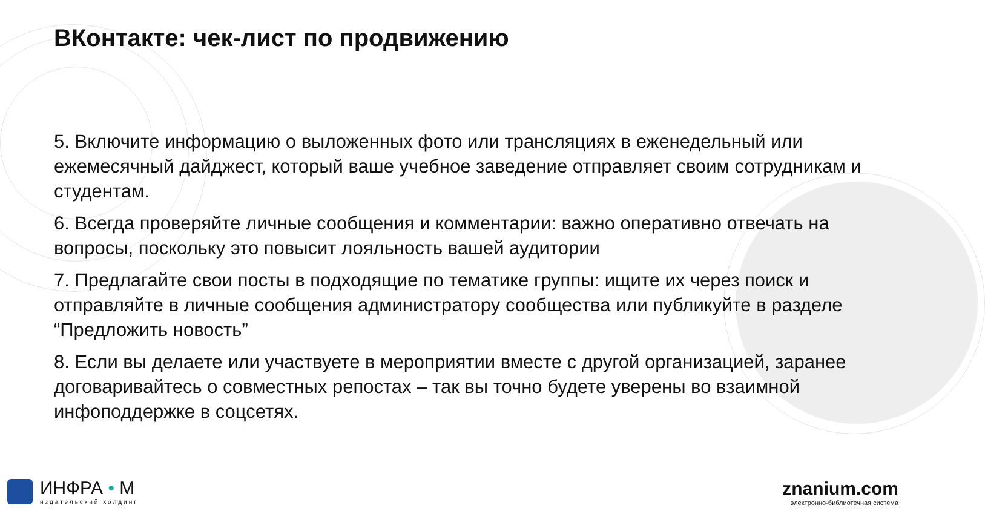ВКонтакте: чек-лист по продвижению
5. Включите информацию о выложенных фото или трансляциях в еженедельный или ежемесячный дайджест, который ваше учебное заведение отправляет своим сотрудникам и студентам.
6. Всегда проверяйте личные сообщения и комментарии: важно оперативно отвечать на вопросы, поскольку это повысит лояльность вашей аудитории
7. Предлагайте свои посты в подходящие по тематике группы: ищите их через поиск и отправляйте в личные сообщения администратору сообщества или публикуйте в разделе “Предложить новость”
8. Если вы делаете или участвуете в мероприятии вместе с другой организацией, заранее договаривайтесь о совместных репостах – так вы точно будете уверены во взаимной инфоподдержке в соцсетях.
ИНФРА • М
издательский холдинг
znanium.com
электронно-библиотечная система